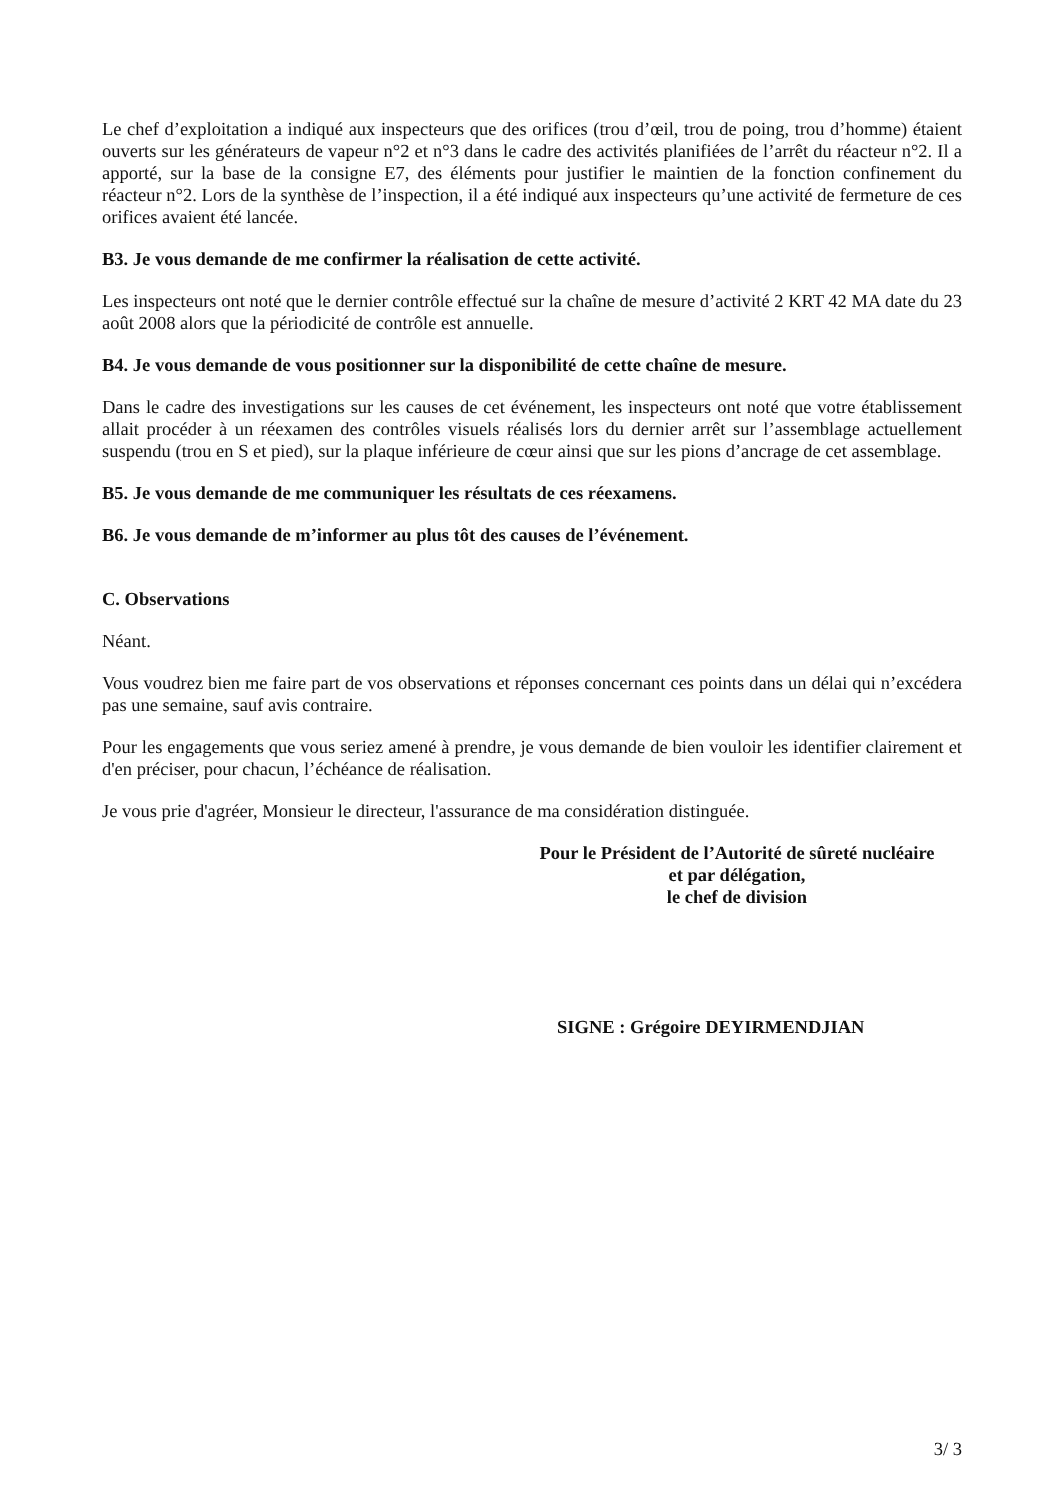Le chef d’exploitation a indiqué aux inspecteurs que des orifices (trou d’œil, trou de poing, trou d’homme) étaient ouverts sur les générateurs de vapeur n°2 et n°3 dans le cadre des activités planifiées de l’arrêt du réacteur n°2. Il a apporté, sur la base de la consigne E7, des éléments pour justifier le maintien de la fonction confinement du réacteur n°2. Lors de la synthèse de l’inspection, il a été indiqué aux inspecteurs qu’une activité de fermeture de ces orifices avaient été lancée.
B3. Je vous demande de me confirmer la réalisation de cette activité.
Les inspecteurs ont noté que le dernier contrôle effectué sur la chaîne de mesure d’activité 2 KRT 42 MA date du 23 août 2008 alors que la périodicité de contrôle est annuelle.
B4. Je vous demande de vous positionner sur la disponibilité de cette chaîne de mesure.
Dans le cadre des investigations sur les causes de cet événement, les inspecteurs ont noté que votre établissement allait procéder à un réexamen des contrôles visuels réalisés lors du dernier arrêt sur l’assemblage actuellement suspendu (trou en S et pied), sur la plaque inférieure de cœur ainsi que sur les pions d’ancrage de cet assemblage.
B5. Je vous demande de me communiquer les résultats de ces réexamens.
B6. Je vous demande de m’informer au plus tôt des causes de l’événement.
C. Observations
Néant.
Vous voudrez bien me faire part de vos observations et réponses concernant ces points dans un délai qui n’excédera pas une semaine, sauf avis contraire.
Pour les engagements que vous seriez amené à prendre, je vous demande de bien vouloir les identifier clairement et d'en préciser, pour chacun, l’échéance de réalisation.
Je vous prie d'agréer, Monsieur le directeur, l'assurance de ma considération distinguée.
Pour le Président de l’Autorité de sûreté nucléaire
et par délégation,
le chef de division
SIGNE : Grégoire DEYIRMENDJIAN
3/ 3